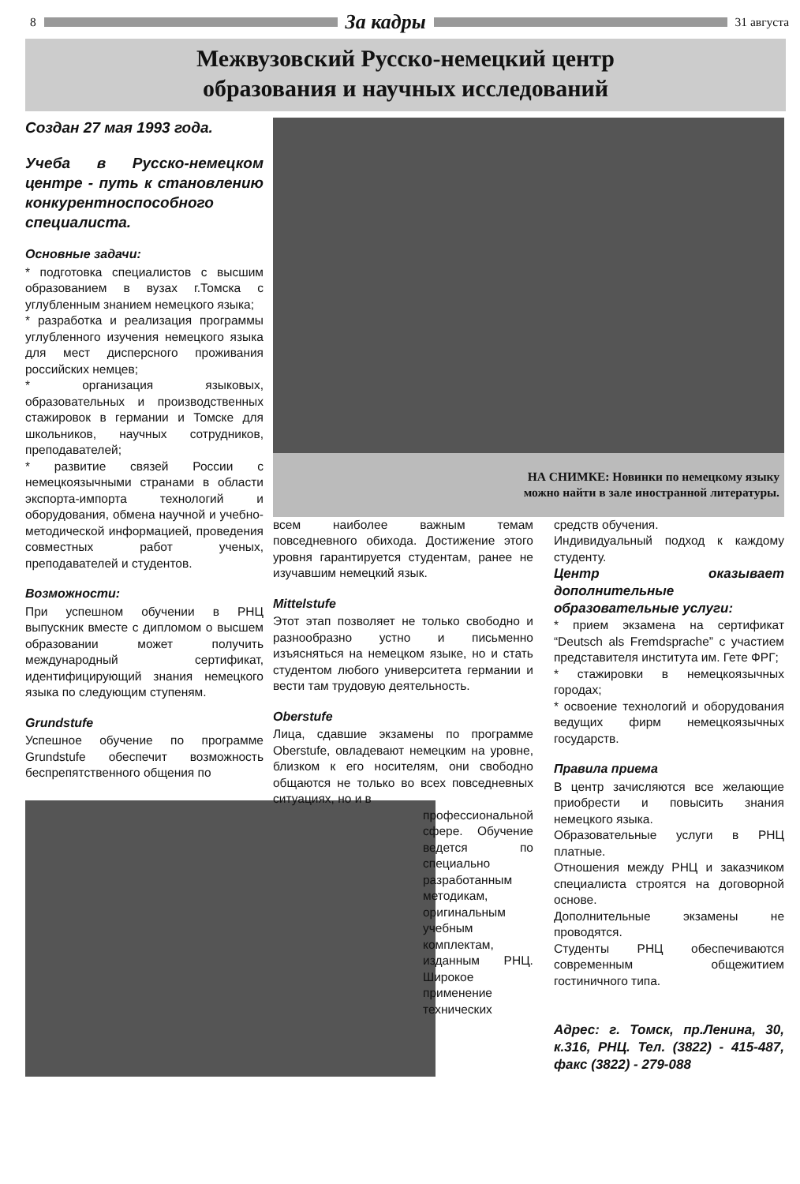8
За кадры
31 августа
Межвузовский Русско-немецкий центр
образования и научных исследований
Создан 27 мая 1993 года.
Учеба в Русско-немецком центре - путь к становлению конкурентноспособного специалиста.
Основные задачи:
* подготовка специалистов с высшим образованием в вузах г.Томска с углубленным знанием немецкого языка;
* разработка и реализация программы углубленного изучения немецкого языка для мест дисперсного проживания российских немцев;
* организация языковых, образовательных и производственных стажировок в германии и Томске для школьников, научных сотрудников, преподавателей;
* развитие связей России с немецкоязычными странами в области экспорта-импорта технологий и оборудования, обмена научной и учебно-методической информацией, проведения совместных работ ученых, преподавателей и студентов.
Возможности:
При успешном обучении в РНЦ выпускник вместе с дипломом о высшем образовании может получить международный сертификат, идентифицирующий знания немецкого языка по следующим ступеням.
Grundstufe
Успешное обучение по программе Grundstufe обеспечит возможность беспрепятственного общения по
НА СНИМКЕ: Новинки по немецкому языку
можно найти в зале иностранной литературы.
всем наиболее важным темам повседневного обихода. Достижение этого уровня гарантируется студентам, ранее не изучавшим немецкий язык.
Mittelstufe
Этот этап позволяет не только свободно и разнообразно устно и письменно изъясняться на немецком языке, но и стать студентом любого университета германии и вести там трудовую деятельность.
Oberstufe
Лица, сдавшие экзамены по программе Oberstufe, овладевают немецким на уровне, близком к его носителям, они свободно общаются не только во всех повседневных ситуациях, но и в
профессиональной сфере. Обучение ведется по специально разработанным методикам, оригинальным учебным комплектам, изданным РНЦ. Широкое применение технических
средств обучения.
Индивидуальный подход к каждому студенту.
Центр оказывает дополнительные образовательные услуги:
* прием экзамена на сертификат “Deutsch als Fremdsprache” с участием представителя института им. Гете ФРГ;
* стажировки в немецкоязычных городах;
* освоение технологий и оборудования ведущих фирм немецкоязычных государств.
Правила приема
В центр зачисляются все желающие приобрести и повысить знания немецкого языка.
Образовательные услуги в РНЦ платные.
Отношения между РНЦ и заказчиком специалиста строятся на договорной основе.
Дополнительные экзамены не проводятся.
Студенты РНЦ обеспечиваются современным общежитием гостиничного типа.
Адрес: г. Томск, пр.Ленина, 30, к.316, РНЦ. Тел. (3822) - 415-487, факс (3822) - 279-088